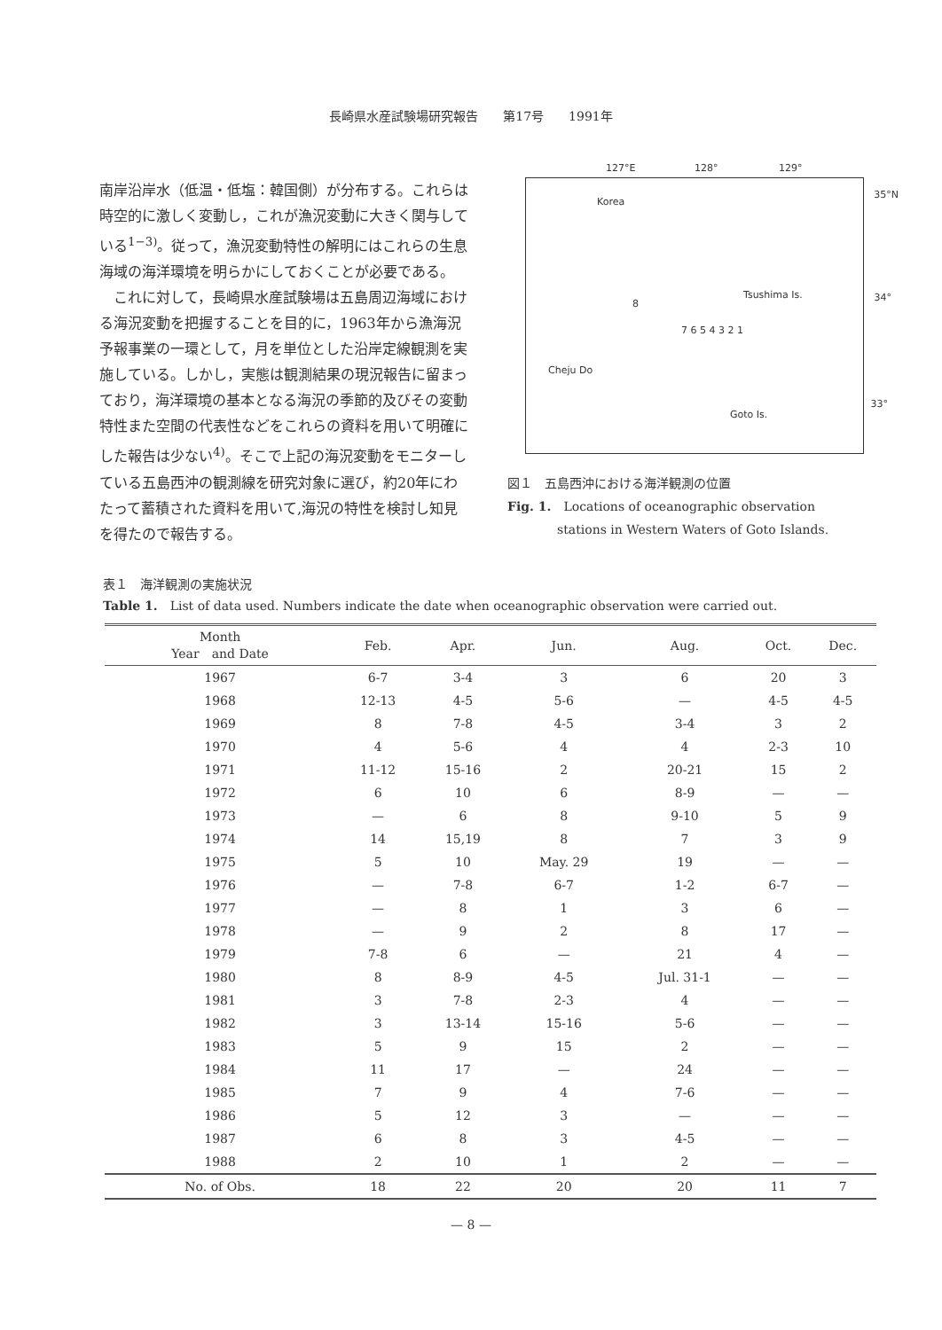長崎県水産試験場研究報告　　第17号　　1991年
南岸沿岸水（低温・低塩：韓国側）が分布する。これらは時空的に激しく変動し，これが漁況変動に大きく関与している<sup>1−3)</sup>。従って，漁況変動特性の解明にはこれらの生息海域の海洋環境を明らかにしておくことが必要である。
　これに対して，長崎県水産試験場は五島周辺海域における海況変動を把握することを目的に，1963年から漁海況予報事業の一環として，月を単位とした沿岸定線観測を実施している。しかし，実態は観測結果の現況報告に留まっており，海洋環境の基本となる海況の季節的及びその変動特性また空間の代表性などをこれらの資料を用いて明確にした報告は少ない<sup>4)</sup>。そこで上記の海況変動をモニターしている五島西沖の観測線を研究対象に選び，約20年にわたって蓄積された資料を用いて,海況の特性を検討し知見を得たので報告する。
127°E 128° 129°
Korea
35°N
Tsushima Is. 34°
8
7 6 5 4 3 2 1
Cheju Do
Goto Is.
33°
図１　五島西沖における海洋観測の位置
Fig. 1.　Locations of oceanographic observation
　　　　stations in Western Waters of Goto Islands.
表１　海洋観測の実施状況
Table 1.　List of data used. Numbers indicate the date when oceanographic observation were carried out.
| Month Year and Date | Feb. | Apr. | Jun. | Aug. | Oct. | Dec. |
| --- | --- | --- | --- | --- | --- | --- |
| 1967 | 6-7 | 3-4 | 3 | 6 | 20 | 3 |
| 1968 | 12-13 | 4-5 | 5-6 | — | 4-5 | 4-5 |
| 1969 | 8 | 7-8 | 4-5 | 3-4 | 3 | 2 |
| 1970 | 4 | 5-6 | 4 | 4 | 2-3 | 10 |
| 1971 | 11-12 | 15-16 | 2 | 20-21 | 15 | 2 |
| 1972 | 6 | 10 | 6 | 8-9 | — | — |
| 1973 | — | 6 | 8 | 9-10 | 5 | 9 |
| 1974 | 14 | 15,19 | 8 | 7 | 3 | 9 |
| 1975 | 5 | 10 | May. 29 | 19 | — | — |
| 1976 | — | 7-8 | 6-7 | 1-2 | 6-7 | — |
| 1977 | — | 8 | 1 | 3 | 6 | — |
| 1978 | — | 9 | 2 | 8 | 17 | — |
| 1979 | 7-8 | 6 | — | 21 | 4 | — |
| 1980 | 8 | 8-9 | 4-5 | Jul. 31-1 | — | — |
| 1981 | 3 | 7-8 | 2-3 | 4 | — | — |
| 1982 | 3 | 13-14 | 15-16 | 5-6 | — | — |
| 1983 | 5 | 9 | 15 | 2 | — | — |
| 1984 | 11 | 17 | — | 24 | — | — |
| 1985 | 7 | 9 | 4 | 7-6 | — | — |
| 1986 | 5 | 12 | 3 | — | — | — |
| 1987 | 6 | 8 | 3 | 4-5 | — | — |
| 1988 | 2 | 10 | 1 | 2 | — | — |
| No. of Obs. | 18 | 22 | 20 | 20 | 11 | 7 |
— 8 —